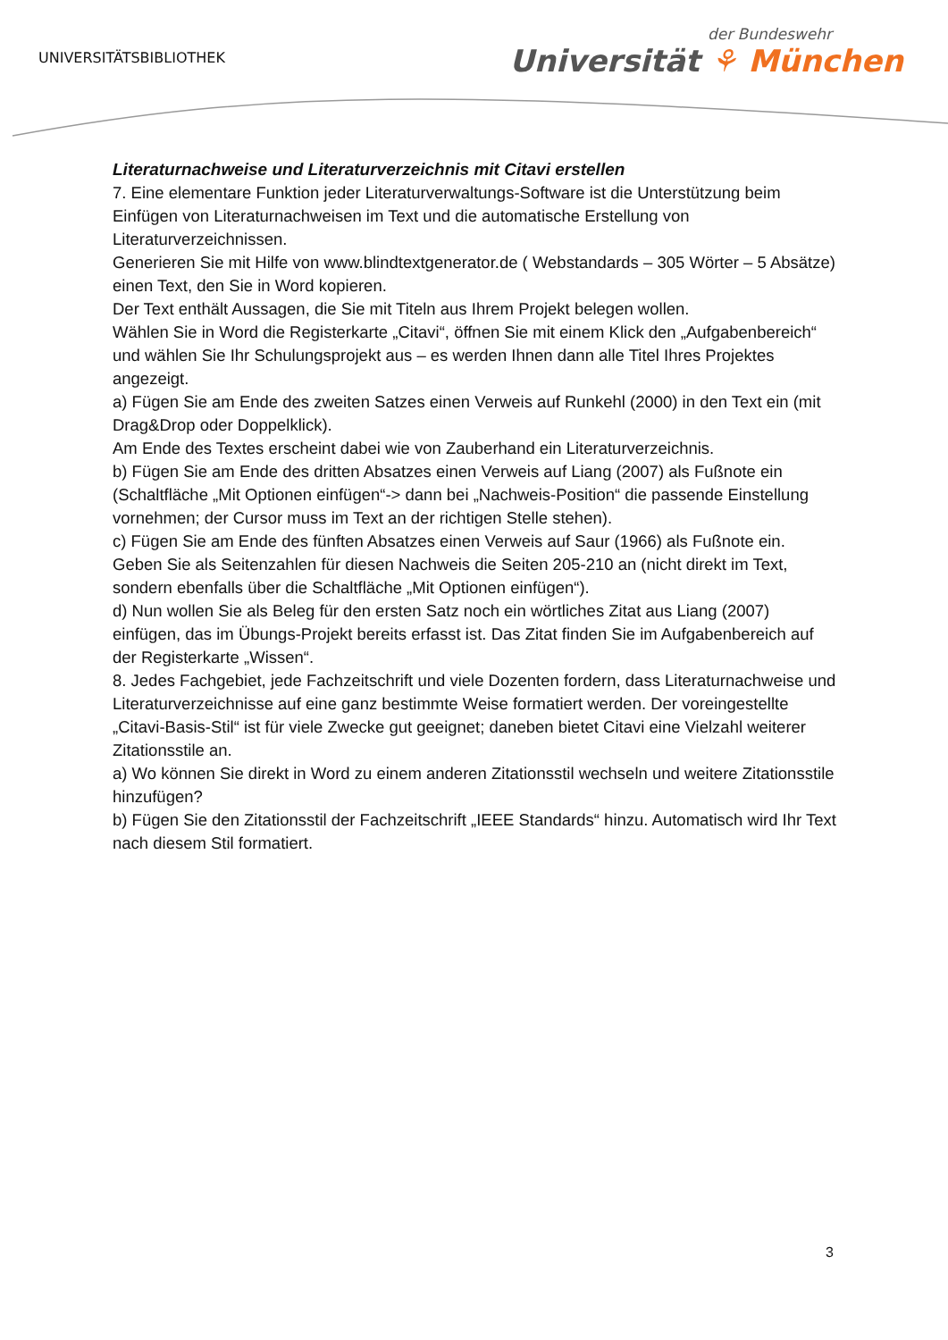UNIVERSITÄTSBIBLIOTHEK
der Bundeswehr
Universität ⚘ München
Literaturnachweise und Literaturverzeichnis mit Citavi erstellen
7. Eine elementare Funktion jeder Literaturverwaltungs-Software ist die Unterstützung beim Einfügen von Literaturnachweisen im Text und die automatische Erstellung von Literaturverzeichnissen.
Generieren Sie mit Hilfe von www.blindtextgenerator.de ( Webstandards – 305 Wörter – 5 Absätze) einen Text, den Sie in Word kopieren.
Der Text enthält Aussagen, die Sie mit Titeln aus Ihrem Projekt belegen wollen.
Wählen Sie in Word die Registerkarte „Citavi“, öffnen Sie mit einem Klick den „Aufgabenbereich“ und wählen Sie Ihr Schulungsprojekt aus – es werden Ihnen dann alle Titel Ihres Projektes angezeigt.
a) Fügen Sie am Ende des zweiten Satzes einen Verweis auf Runkehl (2000) in den Text ein (mit Drag&Drop oder Doppelklick).
Am Ende des Textes erscheint dabei wie von Zauberhand ein Literaturverzeichnis.
b) Fügen Sie am Ende des dritten Absatzes einen Verweis auf Liang (2007) als Fußnote ein (Schaltfläche „Mit Optionen einfügen“-> dann bei „Nachweis-Position“ die passende Einstellung vornehmen; der Cursor muss im Text an der richtigen Stelle stehen).
c) Fügen Sie am Ende des fünften Absatzes einen Verweis auf Saur (1966) als Fußnote ein. Geben Sie als Seitenzahlen für diesen Nachweis die Seiten 205-210 an (nicht direkt im Text, sondern ebenfalls über die Schaltfläche „Mit Optionen einfügen“).
d) Nun wollen Sie als Beleg für den ersten Satz noch ein wörtliches Zitat aus Liang (2007) einfügen, das im Übungs-Projekt bereits erfasst ist. Das Zitat finden Sie im Aufgabenbereich auf der Registerkarte „Wissen“.
8. Jedes Fachgebiet, jede Fachzeitschrift und viele Dozenten fordern, dass Literaturnachweise und Literaturverzeichnisse auf eine ganz bestimmte Weise formatiert werden. Der voreingestellte „Citavi-Basis-Stil“ ist für viele Zwecke gut geeignet; daneben bietet Citavi eine Vielzahl weiterer Zitationsstile an.
a) Wo können Sie direkt in Word zu einem anderen Zitationsstil wechseln und weitere Zitationsstile hinzufügen?
b) Fügen Sie den Zitationsstil der Fachzeitschrift „IEEE Standards“ hinzu. Automatisch wird Ihr Text nach diesem Stil formatiert.
3